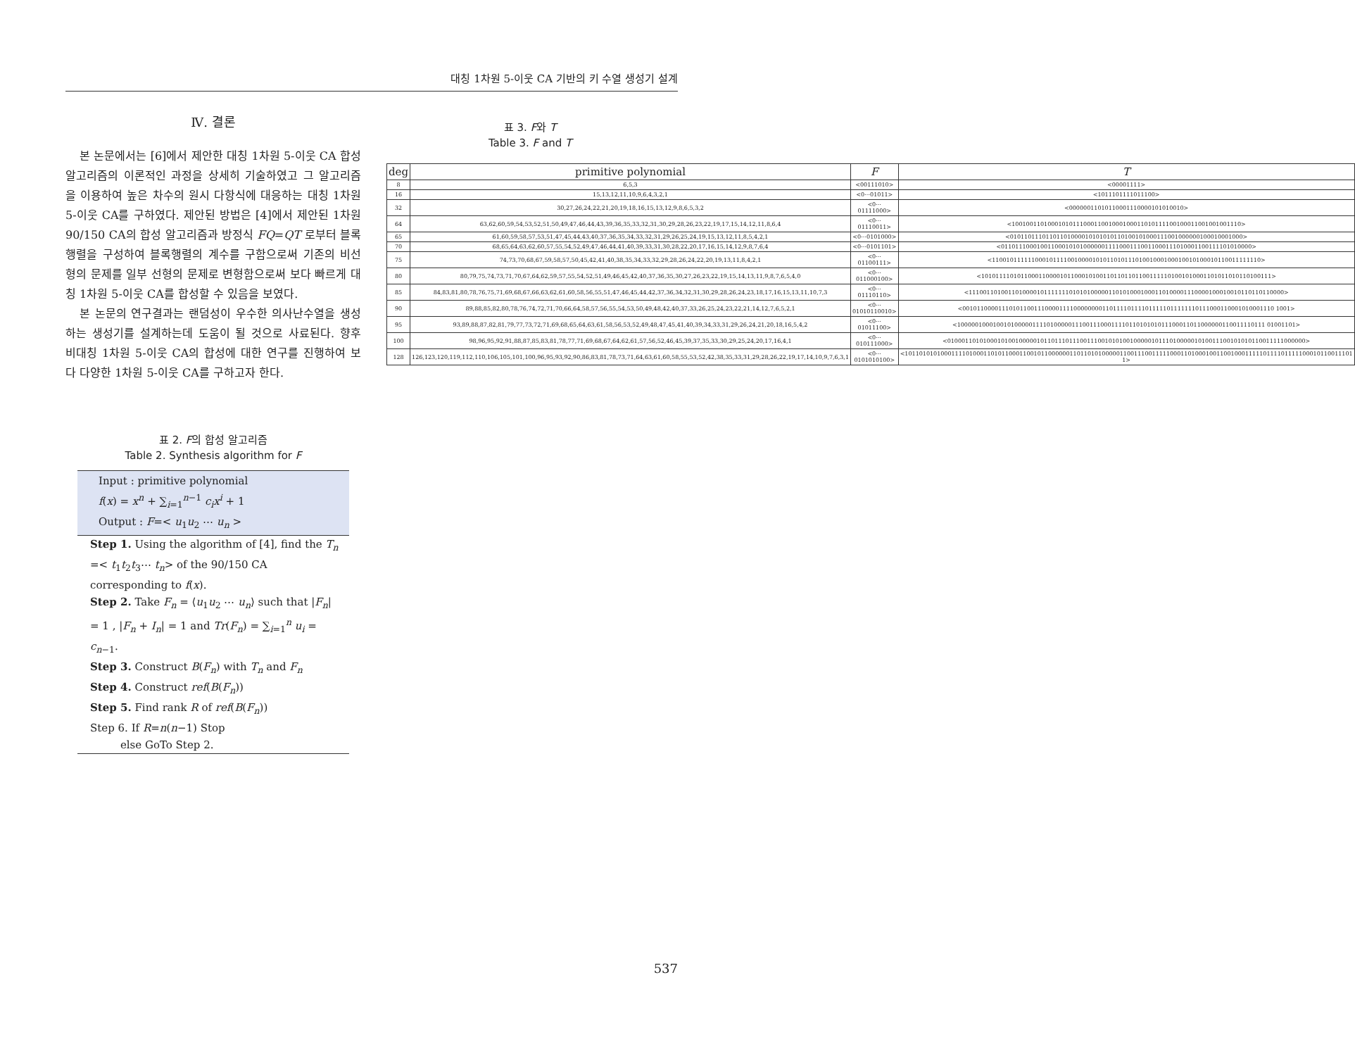대칭 1차원 5-이웃 CA 기반의 키 수열 생성기 설계
Ⅳ. 결론
본 논문에서는 [6]에서 제안한 대칭 1차원 5-이웃 CA 합성 알고리즘의 이론적인 과정을 상세히 기술하였고 그 알고리즘을 이용하여 높은 차수의 원시 다항식에 대응하는 대칭 1차원 5-이웃 CA를 구하였다. 제안된 방법은 [4]에서 제안된 1차원 90/150 CA의 합성 알고리즘과 방정식 FQ=QT 로부터 블록행렬을 구성하여 블록행렬의 계수를 구함으로써 기존의 비선형의 문제를 일부 선형의 문제로 변형함으로써 보다 빠르게 대칭 1차원 5-이웃 CA를 합성할 수 있음을 보였다.
본 논문의 연구결과는 랜덤성이 우수한 의사난수열을 생성하는 생성기를 설계하는데 도움이 될 것으로 사료된다. 향후 비대칭 1차원 5-이웃 CA의 합성에 대한 연구를 진행하여 보다 다양한 1차원 5-이웃 CA를 구하고자 한다.
표 2. F의 합성 알고리즘
Table 2. Synthesis algorithm for F
Input : primitive polynomial
f(x) = x<sup>n</sup> + ∑<sub>i=1</sub><sup>n−1</sup> c<sub>i</sub>x<sup>i</sup> + 1
Output : F=< u<sub>1</sub>u<sub>2</sub> ⋯ u<sub>n</sub> >
Step 1. Using the algorithm of [4], find the T<sub>n</sub> =< t<sub>1</sub>t<sub>2</sub>t<sub>3</sub>⋯ t<sub>n</sub>> of the 90/150 CA corresponding to f(x).
Step 2. Take F<sub>n</sub> = ⟨u<sub>1</sub>u<sub>2</sub> ⋯ u<sub>n</sub>⟩ such that |F<sub>n</sub>| = 1 , |F<sub>n</sub> + I<sub>n</sub>| = 1 and Tr(F<sub>n</sub>) = ∑<sub>i=1</sub><sup>n</sup> u<sub>i</sub> = c<sub>n−1</sub>.
Step 3. Construct B(F<sub>n</sub>) with T<sub>n</sub> and F<sub>n</sub>
Step 4. Construct ref(B(F<sub>n</sub>))
Step 5. Find rank R of ref(B(F<sub>n</sub>))
Step 6. If R=n(n−1) Stop
else GoTo Step 2.
표 3. F와 T
Table 3. F and T
| deg | primitive polynomial | F | T |
| --- | --- | --- | --- |
| 8 | 6,5,3 | <00111010> | <00001111> |
| 16 | 15,13,12,11,10,9,6,4,3,2,1 | <0⋯01011> | <1011101111011100> |
| 32 | 30,27,26,24,22,21,20,19,18,16,15,13,12,9,8,6,5,3,2 | <0⋯01111000> | <00000011010110001110000101010010> |
| 64 | 63,62,60,59,54,53,52,51,50,49,47,46,44,43,39,36,35,33,32,31,30,29,28,26,23,22,19,17,15,14,12,11,8,6,4 | <0⋯01110011> | <1001001101000101011100011001000100011010111100100011001001001110> |
| 65 | 61,60,59,58,57,53,51,47,45,44,43,40,37,36,35,34,33,32,31,29,26,25,24,19,15,13,12,11,8,5,4,2,1 | <0⋯0101000> | <01011011101101101000010101010110100101000111001000000100010001000> |
| 70 | 68,65,64,63,62,60,57,55,54,52,49,47,46,44,41,40,39,33,31,30,28,22,20,17,16,15,14,12,9,8,7,6,4 | <0⋯0101101> | <0110111000100110001010100000011110001110011000111010001100111101010000> |
| 75 | 74,73,70,68,67,59,58,57,50,45,42,41,40,38,35,34,33,32,29,28,26,24,22,20,19,13,11,8,4,2,1 | <0⋯01100111> | <110010111111000101111001000010101101011101001000100010010100010110011111110> |
| 80 | 80,79,75,74,73,71,70,67,64,62,59,57,55,54,52,51,49,46,45,42,40,37,36,35,30,27,26,23,22,19,15,14,13,11,9,8,7,6,5,4,0 | <0⋯011000100> | <101011110101100011000010110001010011011011011001111101001010001101011010110100111> |
| 85 | 84,83,81,80,78,76,75,71,69,68,67,66,63,62,61,60,58,56,55,51,47,46,45,44,42,37,36,34,32,31,30,29,28,26,24,23,18,17,16,15,13,11,10,7,3 | <0⋯01110110> | <1110011010011010000101111111010101000001101010001000110100001110000100010010110110110000> |
| 90 | 89,88,85,82,80,78,76,74,72,71,70,66,64,58,57,56,55,54,53,50,49,48,42,40,37,33,26,25,24,23,22,21,14,12,7,6,5,2,1 | <0⋯01010110010> | <001011000011101011001110000111100000000110111101111011111011111110111000110001010001110 1001> |
| 95 | 93,89,88,87,82,81,79,77,73,72,71,69,68,65,64,63,61,58,56,53,52,49,48,47,45,41,40,39,34,33,31,29,26,24,21,20,18,16,5,4,2 | <0⋯01011100> | <10000010001001010000011110100000111001110001111011010101011100011011000000110011110111 01001101> |
| 100 | 98,96,95,92,91,88,87,85,83,81,78,77,71,69,68,67,64,62,61,57,56,52,46,45,39,37,35,33,30,29,25,24,20,17,16,4,1 | <0⋯010111000> | <0100011010100010100100000101101110111001110010101001000001011101000001010011100101010110011111000000> |
| 128 | 126,123,120,119,112,110,106,105,101,100,96,95,93,92,90,86,83,81,78,73,71,64,63,61,60,58,55,53,52,42,38,35,33,31,29,28,26,22,19,17,14,10,9,7,6,3,1 | <0⋯0101010100> | <10110101010001111010001101011000110010110000001101101010000011001110011111000110100010011001000111110111101111100010110011101 1> |
537